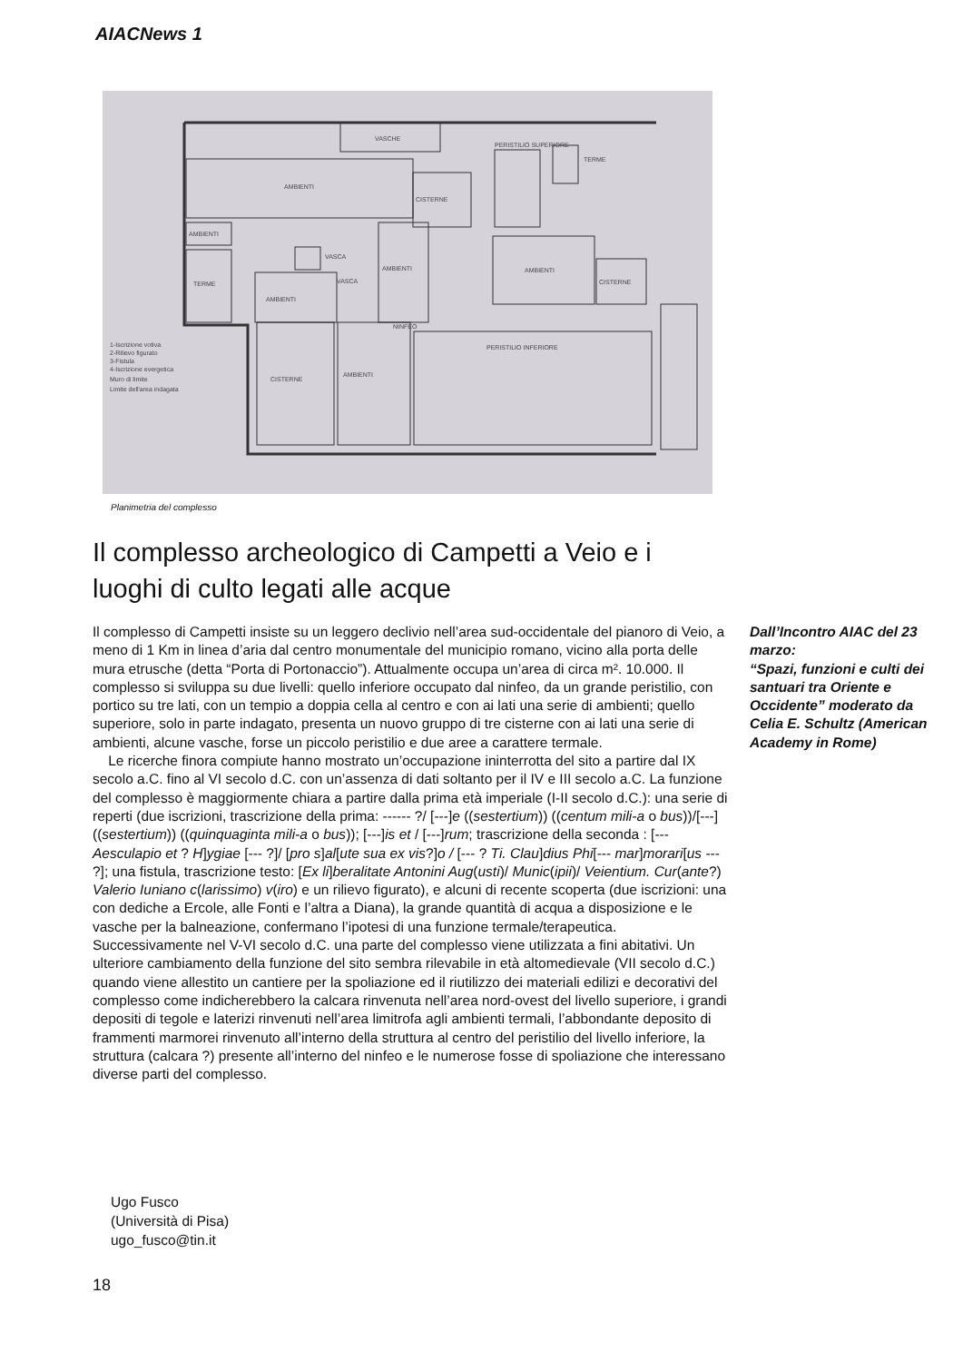AIACNews 1
VASCHE
AMBIENTI
CISTERNE
PERISTILIO SUPERIORE
TERME
AMBIENTI
TERME
AMBIENTI
AMBIENTI
AMBIENTI
CISTERNE
PERISTILIO INFERIORE
CISTERNE
AMBIENTI
VASCA
VASCA
NINFEO
1-Iscrizione votiva
2-Rilievo figurato
3-Fistula
4-Iscrizione evergetica
Muro di limite
Limite dell'area indagata
Planimetria del complesso
Il complesso archeologico di Campetti a Veio e i luoghi di culto legati alle acque
Il complesso di Campetti insiste su un leggero declivio nell’area sud-occidentale del pianoro di Veio, a meno di 1 Km in linea d’aria dal centro monumentale del municipio romano, vicino alla porta delle mura etrusche (detta “Porta di Portonaccio”). Attualmente occupa un’area di circa m². 10.000. Il complesso si sviluppa su due livelli: quello inferiore occupato dal ninfeo, da un grande peristilio, con portico su tre lati, con un tempio a doppia cella al centro e con ai lati una serie di ambienti; quello superiore, solo in parte indagato, presenta un nuovo gruppo di tre cisterne con ai lati una serie di ambienti, alcune vasche, forse un piccolo peristilio e due aree a carattere termale.
Le ricerche finora compiute hanno mostrato un’occupazione ininterrotta del sito a partire dal IX secolo a.C. fino al VI secolo d.C. con un’assenza di dati soltanto per il IV e III secolo a.C. La funzione del complesso è maggiormente chiara a partire dalla prima età imperiale (I-II secolo d.C.): una serie di reperti (due iscrizioni, trascrizione della prima: ------ ?/ [---]e ((sestertium)) ((centum mili-a o bus))/[---] ((sestertium)) ((quinquaginta mili-a o bus)); [---]is et / [---]rum; trascrizione della seconda : [--- Aesculapio et ? H]ygiae [--- ?]/ [pro s]al[ute sua ex vis?]o / [--- ? Ti. Clau]dius Phi[--- mar]morari[us --- ?]; una fistula, trascrizione testo: [Ex li]beralitate Antonini Aug(usti)/ Munic(ipii)/ Veientium. Cur(ante?) Valerio Iuniano c(larissimo) v(iro) e un rilievo figurato), e alcuni di recente scoperta (due iscrizioni: una con dediche a Ercole, alle Fonti e l’altra a Diana), la grande quantità di acqua a disposizione e le vasche per la balneazione, confermano l’ipotesi di una funzione termale/terapeutica. Successivamente nel V-VI secolo d.C. una parte del complesso viene utilizzata a fini abitativi. Un ulteriore cambiamento della funzione del sito sembra rilevabile in età altomedievale (VII secolo d.C.) quando viene allestito un cantiere per la spoliazione ed il riutilizzo dei materiali edilizi e decorativi del complesso come indicherebbero la calcara rinvenuta nell’area nord-ovest del livello superiore, i grandi depositi di tegole e laterizi rinvenuti nell’area limitrofa agli ambienti termali, l’abbondante deposito di frammenti marmorei rinvenuto all’interno della struttura al centro del peristilio del livello inferiore, la struttura (calcara ?) presente all’interno del ninfeo e le numerose fosse di spoliazione che interessano diverse parti del complesso.
Dall’Incontro AIAC del 23 marzo:
“Spazi, funzioni e culti dei santuari tra Oriente e Occidente” moderato da Celia E. Schultz (American Academy in Rome)
Ugo Fusco
(Università di Pisa)
ugo_fusco@tin.it
18